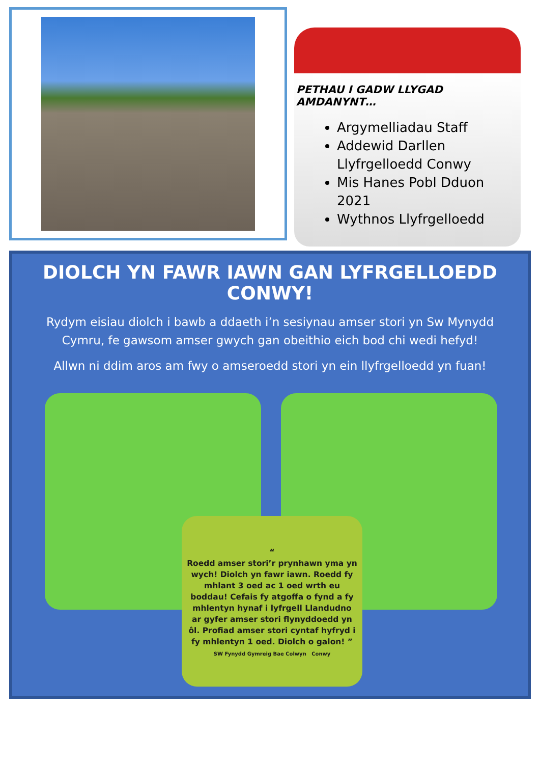PETHAU I GADW LLYGAD AMDANYNT…
Argymelliadau Staff
Addewid Darllen Llyfrgelloedd Conwy
Mis Hanes Pobl Dduon 2021
Wythnos Llyfrgelloedd
DIOLCH YN FAWR IAWN GAN LYFRGELLOEDD CONWY!
Rydym eisiau diolch i bawb a ddaeth i’n sesiynau amser stori yn Sw Mynydd Cymru, fe gawsom amser gwych gan obeithio eich bod chi wedi hefyd!
Allwn ni ddim aros am fwy o amseroedd stori yn ein llyfrgelloedd yn fuan!
“
Roedd amser stori’r prynhawn yma yn wych! Diolch yn fawr iawn. Roedd fy mhlant 3 oed ac 1 oed wrth eu boddau! Cefais fy atgoffa o fynd a fy mhlentyn hynaf i lyfrgell Llandudno ar gyfer amser stori flynyddoedd yn ôl. Profiad amser stori cyntaf hyfryd i fy mhlentyn 1 oed. Diolch o galon! ”
SW Fynydd Gymreig Bae Colwyn Conwy